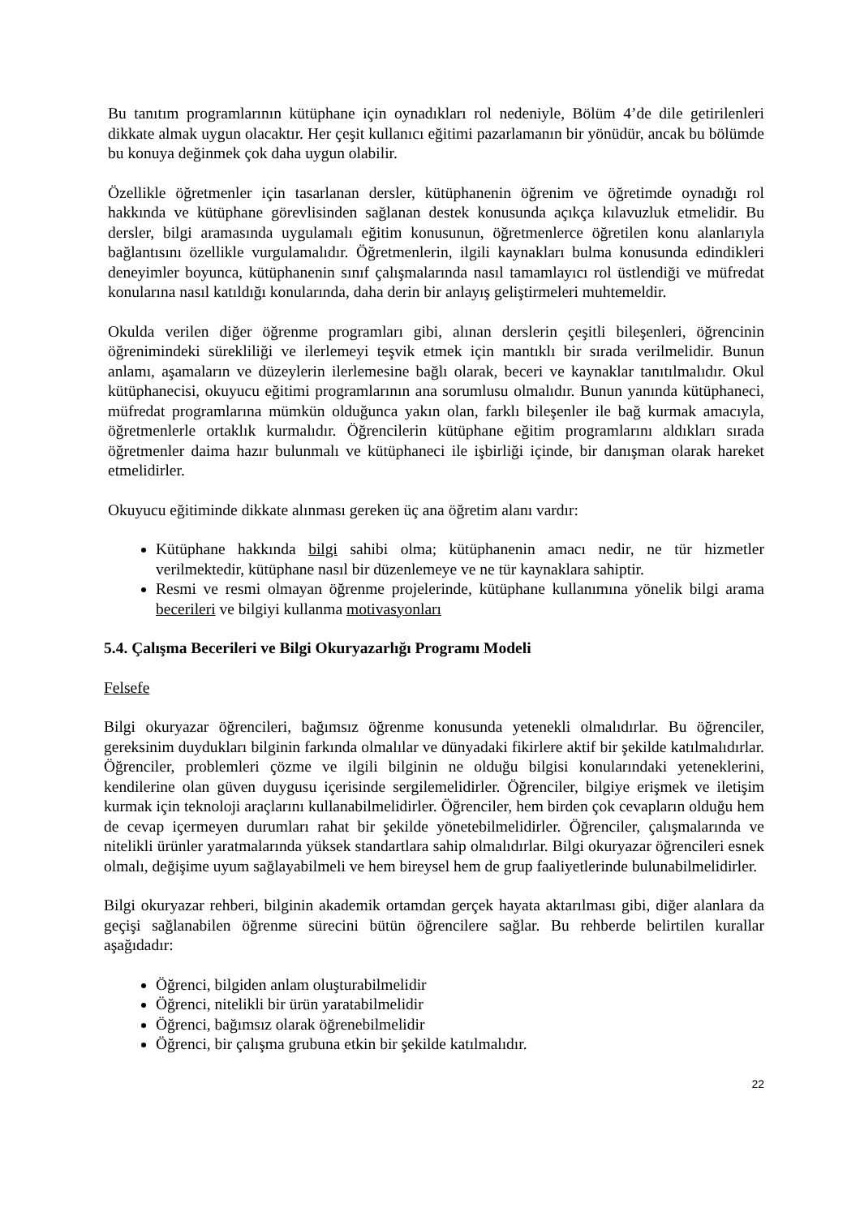Bu tanıtım programlarının kütüphane için oynadıkları rol nedeniyle, Bölüm 4’de dile getirilenleri dikkate almak uygun olacaktır. Her çeşit kullanıcı eğitimi pazarlamanın bir yönüdür, ancak bu bölümde bu konuya değinmek çok daha uygun olabilir.
Özellikle öğretmenler için tasarlanan dersler, kütüphanenin öğrenim ve öğretimde oynadığı rol hakkında ve kütüphane görevlisinden sağlanan destek konusunda açıkça kılavuzluk etmelidir. Bu dersler, bilgi aramasında uygulamalı eğitim konusunun, öğretmenlerce öğretilen konu alanlarıyla bağlantısını özellikle vurgulamalıdır. Öğretmenlerin, ilgili kaynakları bulma konusunda edindikleri deneyimler boyunca, kütüphanenin sınıf çalışmalarında nasıl tamamlayıcı rol üstlendiği ve müfredat konularına nasıl katıldığı konularında, daha derin bir anlayış geliştirmeleri muhtemeldir.
Okulda verilen diğer öğrenme programları gibi, alınan derslerin çeşitli bileşenleri, öğrencinin öğrenimindeki sürekliliği ve ilerlemeyi teşvik etmek için mantıklı bir sırada verilmelidir. Bunun anlamı, aşamaların ve düzeylerin ilerlemesine bağlı olarak, beceri ve kaynaklar tanıtılmalıdır. Okul kütüphanecisi, okuyucu eğitimi programlarının ana sorumlusu olmalıdır. Bunun yanında kütüphaneci, müfredat programlarına mümkün olduğunca yakın olan, farklı bileşenler ile bağ kurmak amacıyla, öğretmenlerle ortaklık kurmalıdır. Öğrencilerin kütüphane eğitim programlarını aldıkları sırada öğretmenler daima hazır bulunmalı ve kütüphaneci ile işbirliği içinde, bir danışman olarak hareket etmelidirler.
Okuyucu eğitiminde dikkate alınması gereken üç ana öğretim alanı vardır:
Kütüphane hakkında bilgi sahibi olma; kütüphanenin amacı nedir, ne tür hizmetler verilmektedir, kütüphane nasıl bir düzenlemeye ve ne tür kaynaklara sahiptir.
Resmi ve resmi olmayan öğrenme projelerinde, kütüphane kullanımına yönelik bilgi arama becerileri ve bilgiyi kullanma motivasyonları
5.4. Çalışma Becerileri ve Bilgi Okuryazarlığı Programı Modeli
Felsefe
Bilgi okuryazar öğrencileri, bağımsız öğrenme konusunda yetenekli olmalıdırlar. Bu öğrenciler, gereksinim duydukları bilginin farkında olmalılar ve dünyadaki fikirlere aktif bir şekilde katılmalıdırlar. Öğrenciler, problemleri çözme ve ilgili bilginin ne olduğu bilgisi konularındaki yeteneklerini, kendilerine olan güven duygusu içerisinde sergilemelidirler. Öğrenciler, bilgiye erişmek ve iletişim kurmak için teknoloji araçlarını kullanabilmelidirler. Öğrenciler, hem birden çok cevapların olduğu hem de cevap içermeyen durumları rahat bir şekilde yönetebilmelidirler. Öğrenciler, çalışmalarında ve nitelikli ürünler yaratmalarında yüksek standartlara sahip olmalıdırlar. Bilgi okuryazar öğrencileri esnek olmalı, değişime uyum sağlayabilmeli ve hem bireysel hem de grup faaliyetlerinde bulunabilmelidirler.
Bilgi okuryazar rehberi, bilginin akademik ortamdan gerçek hayata aktarılması gibi, diğer alanlara da geçişi sağlanabilen öğrenme sürecini bütün öğrencilere sağlar. Bu rehberde belirtilen kurallar aşağıdadır:
Öğrenci, bilgiden anlam oluşturabilmelidir
Öğrenci, nitelikli bir ürün yaratabilmelidir
Öğrenci, bağımsız olarak öğrenebilmelidir
Öğrenci, bir çalışma grubuna etkin bir şekilde katılmalıdır.
22